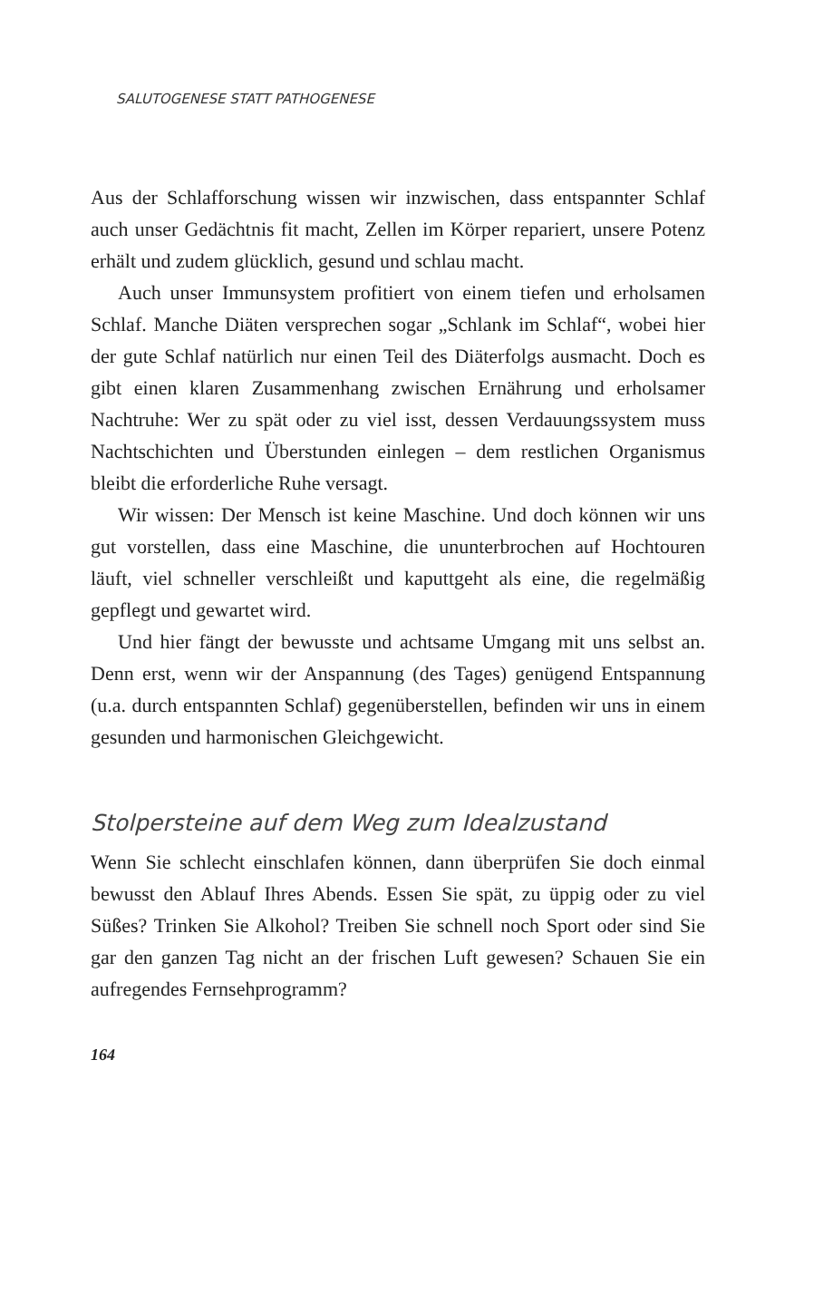SALUTOGENESE STATT PATHOGENESE
Aus der Schlafforschung wissen wir inzwischen, dass entspannter Schlaf auch unser Gedächtnis fit macht, Zellen im Körper repariert, unsere Potenz erhält und zudem glücklich, gesund und schlau macht.
Auch unser Immunsystem profitiert von einem tiefen und erholsamen Schlaf. Manche Diäten versprechen sogar „Schlank im Schlaf“, wobei hier der gute Schlaf natürlich nur einen Teil des Diäterfolgs ausmacht. Doch es gibt einen klaren Zusammenhang zwischen Ernährung und erholsamer Nachtruhe: Wer zu spät oder zu viel isst, dessen Verdauungssystem muss Nachtschichten und Überstunden einlegen – dem restlichen Organismus bleibt die erforderliche Ruhe versagt.
Wir wissen: Der Mensch ist keine Maschine. Und doch können wir uns gut vorstellen, dass eine Maschine, die ununterbrochen auf Hochtouren läuft, viel schneller verschleißt und kaputtgeht als eine, die regelmäßig gepflegt und gewartet wird.
Und hier fängt der bewusste und achtsame Umgang mit uns selbst an. Denn erst, wenn wir der Anspannung (des Tages) genügend Entspannung (u.a. durch entspannten Schlaf) gegenüberstellen, befinden wir uns in einem gesunden und harmonischen Gleichgewicht.
Stolpersteine auf dem Weg zum Idealzustand
Wenn Sie schlecht einschlafen können, dann überprüfen Sie doch einmal bewusst den Ablauf Ihres Abends. Essen Sie spät, zu üppig oder zu viel Süßes? Trinken Sie Alkohol? Treiben Sie schnell noch Sport oder sind Sie gar den ganzen Tag nicht an der frischen Luft gewesen? Schauen Sie ein aufregendes Fernsehprogramm?
164